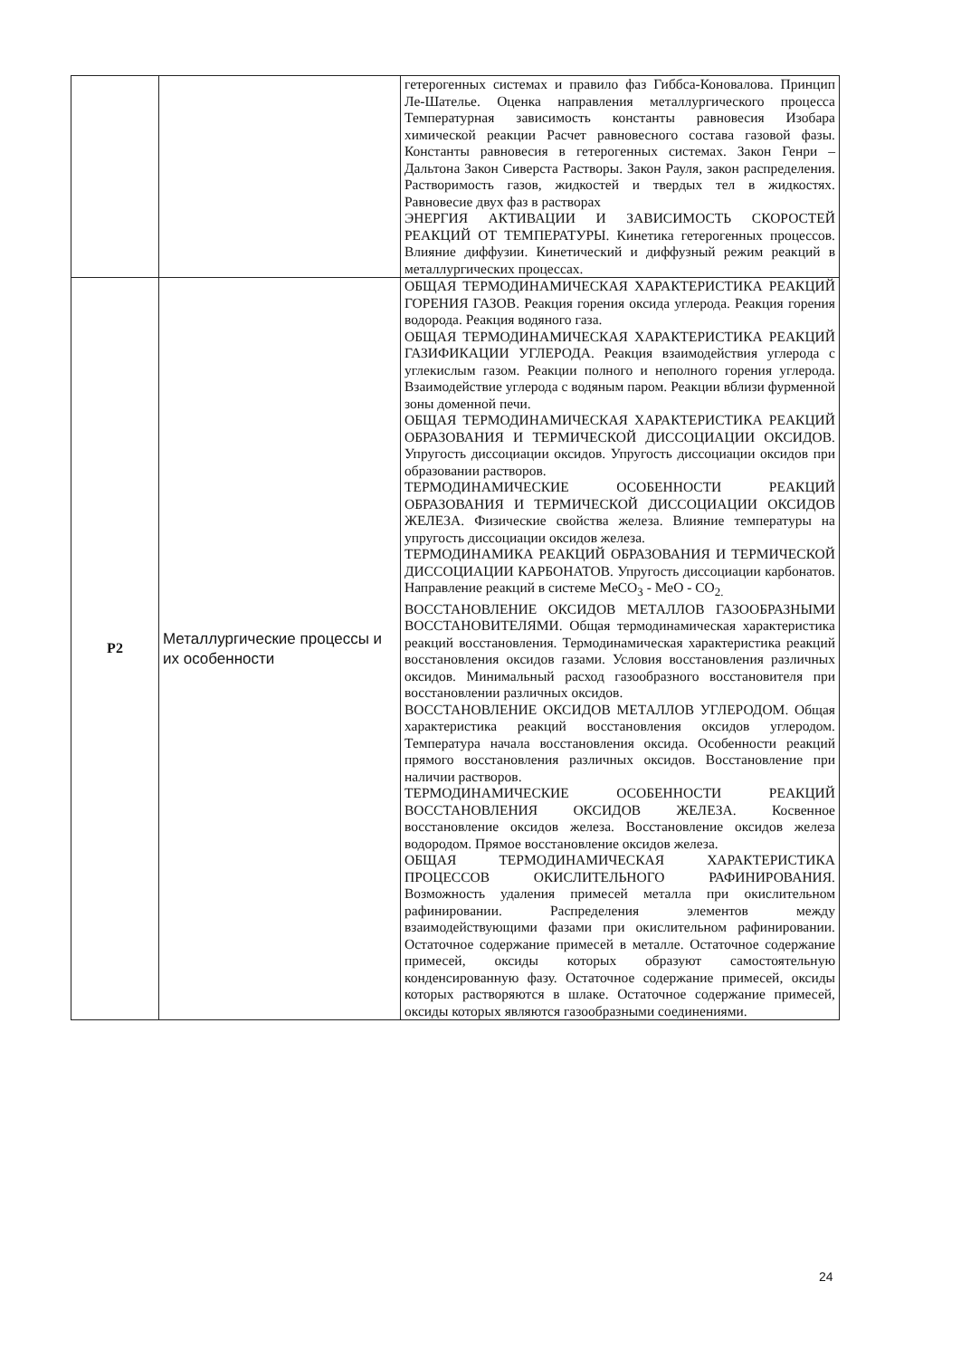| | | гетерогенных системах и правило фаз Гиббса-Коновалова. Принцип Ле-Шателье. Оценка направления металлургического процесса Температурная зависимость константы равновесия Изобара химической реакции Расчет равновесного состава газовой фазы. Константы равновесия в гетерогенных системах. Закон Генри – Дальтона Закон Сиверста Растворы. Закон Рауля, закон распределения. Растворимость газов, жидкостей и твердых тел в жидкостях. Равновесие двух фаз в растворах ЭНЕРГИЯ АКТИВАЦИИ И ЗАВИСИМОСТЬ СКОРОСТЕЙ РЕАКЦИЙ ОТ ТЕМПЕРАТУРЫ. Кинетика гетерогенных процессов. Влияние диффузии. Кинетический и диффузный режим реакций в металлургических процессах. |
| Р2 | Металлургические процессы и их особенности | ОБЩАЯ ТЕРМОДИНАМИЧЕСКАЯ ХАРАКТЕРИСТИКА РЕАКЦИЙ ГОРЕНИЯ ГАЗОВ. Реакция горения оксида углерода. Реакция горения водорода. Реакция водяного газа. ОБЩАЯ ТЕРМОДИНАМИЧЕСКАЯ ХАРАКТЕРИСТИКА РЕАКЦИЙ ГАЗИФИКАЦИИ УГЛЕРОДА. Реакция взаимодействия углерода с углекислым газом. Реакции полного и неполного горения углерода. Взаимодействие углерода с водяным паром. Реакции вблизи фурменной зоны доменной печи. ОБЩАЯ ТЕРМОДИНАМИЧЕСКАЯ ХАРАКТЕРИСТИКА РЕАКЦИЙ ОБРАЗОВАНИЯ И ТЕРМИЧЕСКОЙ ДИССОЦИАЦИИ ОКСИДОВ. Упругость диссоциации оксидов. Упругость диссоциации оксидов при образовании растворов. ТЕРМОДИНАМИЧЕСКИЕ ОСОБЕННОСТИ РЕАКЦИЙ ОБРАЗОВАНИЯ И ТЕРМИЧЕСКОЙ ДИССОЦИАЦИИ ОКСИДОВ ЖЕЛЕЗА. Физические свойства железа. Влияние температуры на упругость диссоциации оксидов железа. ТЕРМОДИНАМИКА РЕАКЦИЙ ОБРАЗОВАНИЯ И ТЕРМИЧЕСКОЙ ДИССОЦИАЦИИ КАРБОНАТОВ. Упругость диссоциации карбонатов. Направление реакций в системе МеСО<sub>3</sub> - МеО - СО<sub>2.</sub> ВОССТАНОВЛЕНИЕ ОКСИДОВ МЕТАЛЛОВ ГАЗООБРАЗНЫМИ ВОССТАНОВИТЕЛЯМИ. Общая термодинамическая характеристика реакций восстановления. Термодинамическая характеристика реакций восстановления оксидов газами. Условия восстановления различных оксидов. Минимальный расход газообразного восстановителя при восстановлении различных оксидов. ВОССТАНОВЛЕНИЕ ОКСИДОВ МЕТАЛЛОВ УГЛЕРОДОМ. Общая характеристика реакций восстановления оксидов углеродом. Температура начала восстановления оксида. Особенности реакций прямого восстановления различных оксидов. Восстановление при наличии растворов. ТЕРМОДИНАМИЧЕСКИЕ ОСОБЕННОСТИ РЕАКЦИЙ ВОССТАНОВЛЕНИЯ ОКСИДОВ ЖЕЛЕЗА. Косвенное восстановление оксидов железа. Восстановление оксидов железа водородом. Прямое восстановление оксидов железа. ОБЩАЯ ТЕРМОДИНАМИЧЕСКАЯ ХАРАКТЕРИСТИКА ПРОЦЕССОВ ОКИСЛИТЕЛЬНОГО РАФИНИРОВАНИЯ. Возможность удаления примесей металла при окислительном рафинировании. Распределения элементов между взаимодействующими фазами при окислительном рафинировании. Остаточное содержание примесей в металле. Остаточное содержание примесей, оксиды которых образуют самостоятельную конденсированную фазу. Остаточное содержание примесей, оксиды которых растворяются в шлаке. Остаточное содержание примесей, оксиды которых являются газообразными соединениями. |
24